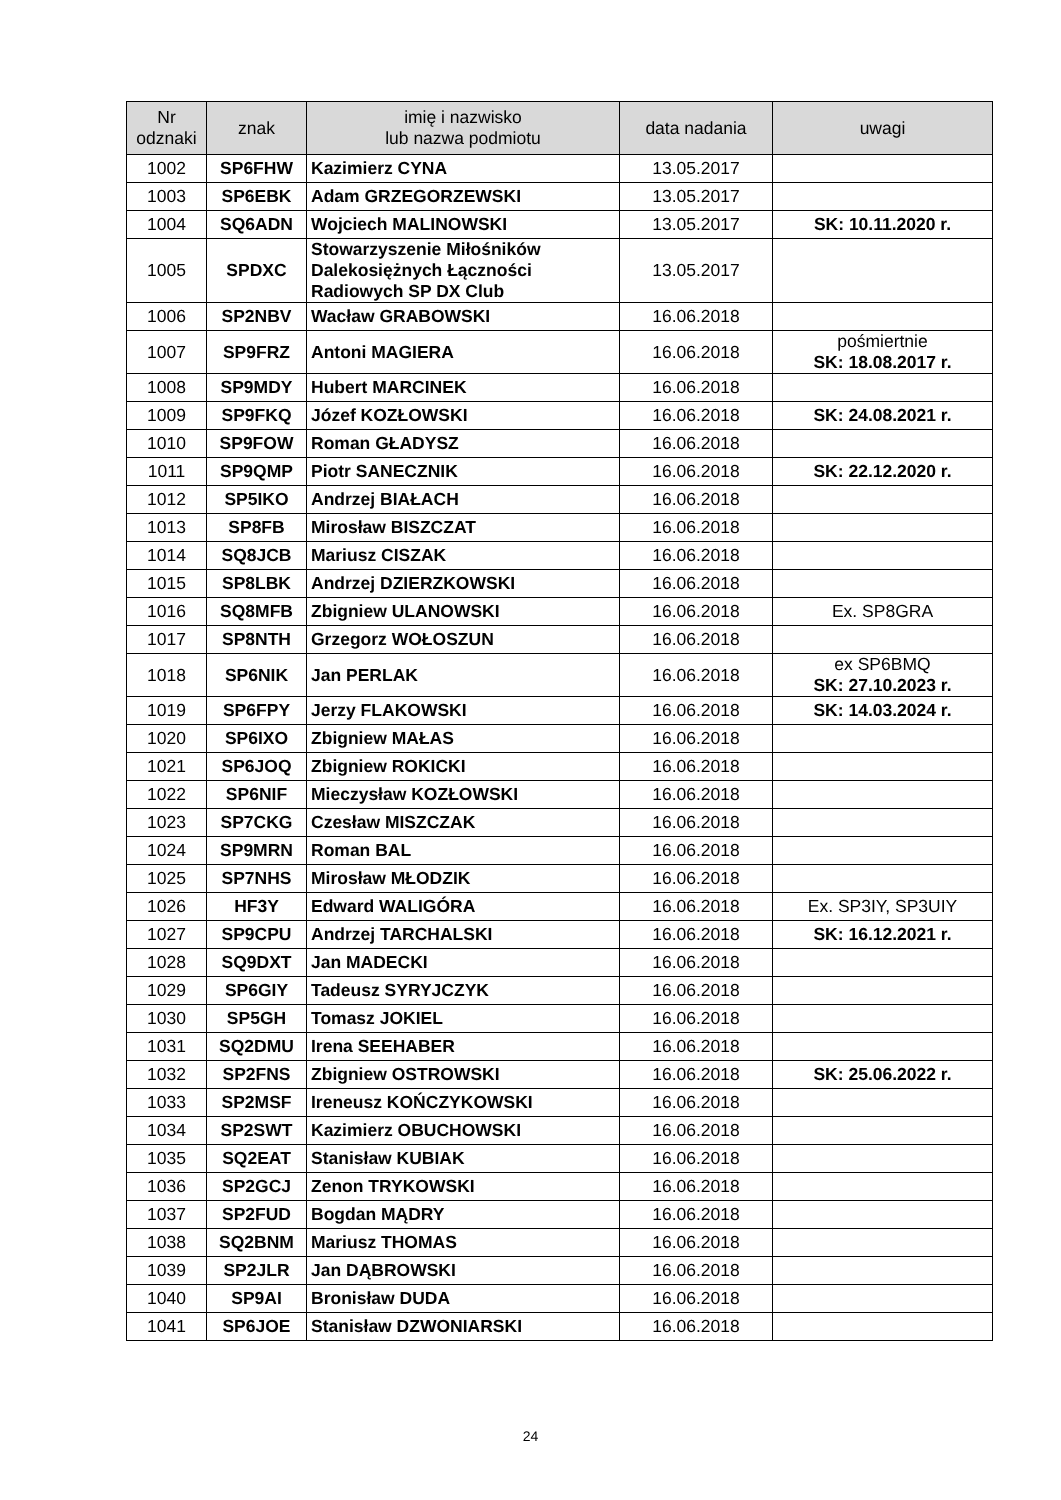| Nr odznaki | znak | imię i nazwisko lub nazwa podmiotu | data nadania | uwagi |
| --- | --- | --- | --- | --- |
| 1002 | SP6FHW | Kazimierz CYNA | 13.05.2017 | |
| 1003 | SP6EBK | Adam GRZEGORZEWSKI | 13.05.2017 | |
| 1004 | SQ6ADN | Wojciech MALINOWSKI | 13.05.2017 | SK: 10.11.2020 r. |
| 1005 | SPDXC | Stowarzyszenie Miłośników Dalekosiężnych Łączności Radiowych SP DX Club | 13.05.2017 | |
| 1006 | SP2NBV | Wacław GRABOWSKI | 16.06.2018 | |
| 1007 | SP9FRZ | Antoni MAGIERA | 16.06.2018 | pośmiertnie SK: 18.08.2017 r. |
| 1008 | SP9MDY | Hubert MARCINEK | 16.06.2018 | |
| 1009 | SP9FKQ | Józef KOZŁOWSKI | 16.06.2018 | SK: 24.08.2021 r. |
| 1010 | SP9FOW | Roman GŁADYSZ | 16.06.2018 | |
| 1011 | SP9QMP | Piotr SANECZNIK | 16.06.2018 | SK: 22.12.2020 r. |
| 1012 | SP5IKO | Andrzej BIAŁACH | 16.06.2018 | |
| 1013 | SP8FB | Mirosław BISZCZAT | 16.06.2018 | |
| 1014 | SQ8JCB | Mariusz CISZAK | 16.06.2018 | |
| 1015 | SP8LBK | Andrzej DZIERZKOWSKI | 16.06.2018 | |
| 1016 | SQ8MFB | Zbigniew ULANOWSKI | 16.06.2018 | Ex. SP8GRA |
| 1017 | SP8NTH | Grzegorz WOŁOSZUN | 16.06.2018 | |
| 1018 | SP6NIK | Jan PERLAK | 16.06.2018 | ex SP6BMQ SK: 27.10.2023 r. |
| 1019 | SP6FPY | Jerzy FLAKOWSKI | 16.06.2018 | SK: 14.03.2024 r. |
| 1020 | SP6IXO | Zbigniew MAŁAS | 16.06.2018 | |
| 1021 | SP6JOQ | Zbigniew ROKICKI | 16.06.2018 | |
| 1022 | SP6NIF | Mieczysław KOZŁOWSKI | 16.06.2018 | |
| 1023 | SP7CKG | Czesław MISZCZAK | 16.06.2018 | |
| 1024 | SP9MRN | Roman BAL | 16.06.2018 | |
| 1025 | SP7NHS | Mirosław MŁODZIK | 16.06.2018 | |
| 1026 | HF3Y | Edward WALIGÓRA | 16.06.2018 | Ex. SP3IY, SP3UIY |
| 1027 | SP9CPU | Andrzej TARCHALSKI | 16.06.2018 | SK: 16.12.2021 r. |
| 1028 | SQ9DXT | Jan MADECKI | 16.06.2018 | |
| 1029 | SP6GIY | Tadeusz SYRYJCZYK | 16.06.2018 | |
| 1030 | SP5GH | Tomasz JOKIEL | 16.06.2018 | |
| 1031 | SQ2DMU | Irena SEEHABER | 16.06.2018 | |
| 1032 | SP2FNS | Zbigniew OSTROWSKI | 16.06.2018 | SK: 25.06.2022 r. |
| 1033 | SP2MSF | Ireneusz KOŃCZYKOWSKI | 16.06.2018 | |
| 1034 | SP2SWT | Kazimierz OBUCHOWSKI | 16.06.2018 | |
| 1035 | SQ2EAT | Stanisław KUBIAK | 16.06.2018 | |
| 1036 | SP2GCJ | Zenon TRYKOWSKI | 16.06.2018 | |
| 1037 | SP2FUD | Bogdan MĄDRY | 16.06.2018 | |
| 1038 | SQ2BNM | Mariusz THOMAS | 16.06.2018 | |
| 1039 | SP2JLR | Jan DĄBROWSKI | 16.06.2018 | |
| 1040 | SP9AI | Bronisław DUDA | 16.06.2018 | |
| 1041 | SP6JOE | Stanisław DZWONIARSKI | 16.06.2018 | |
24